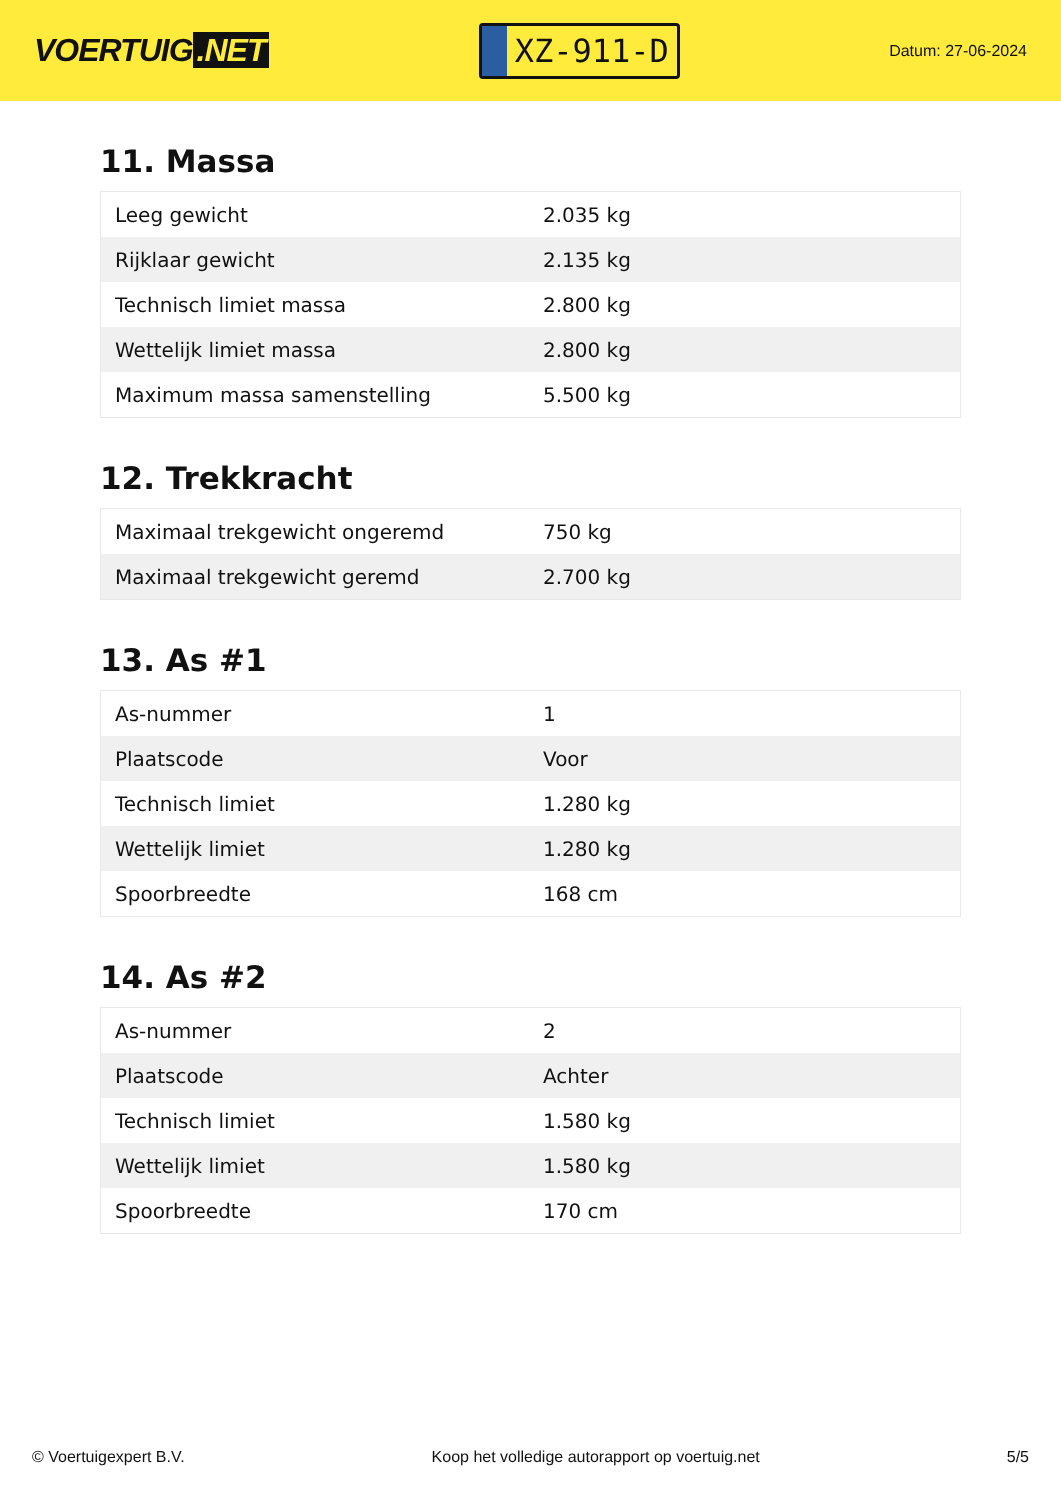VOERTUIG.NET
XZ-911-D
Datum: 27-06-2024
11. Massa
| Leeg gewicht | 2.035 kg |
| Rijklaar gewicht | 2.135 kg |
| Technisch limiet massa | 2.800 kg |
| Wettelijk limiet massa | 2.800 kg |
| Maximum massa samenstelling | 5.500 kg |
12. Trekkracht
| Maximaal trekgewicht ongeremd | 750 kg |
| Maximaal trekgewicht geremd | 2.700 kg |
13. As #1
| As-nummer | 1 |
| Plaatscode | Voor |
| Technisch limiet | 1.280 kg |
| Wettelijk limiet | 1.280 kg |
| Spoorbreedte | 168 cm |
14. As #2
| As-nummer | 2 |
| Plaatscode | Achter |
| Technisch limiet | 1.580 kg |
| Wettelijk limiet | 1.580 kg |
| Spoorbreedte | 170 cm |
© Voertuigexpert B.V. Koop het volledige autorapport op voertuig.net 5/5